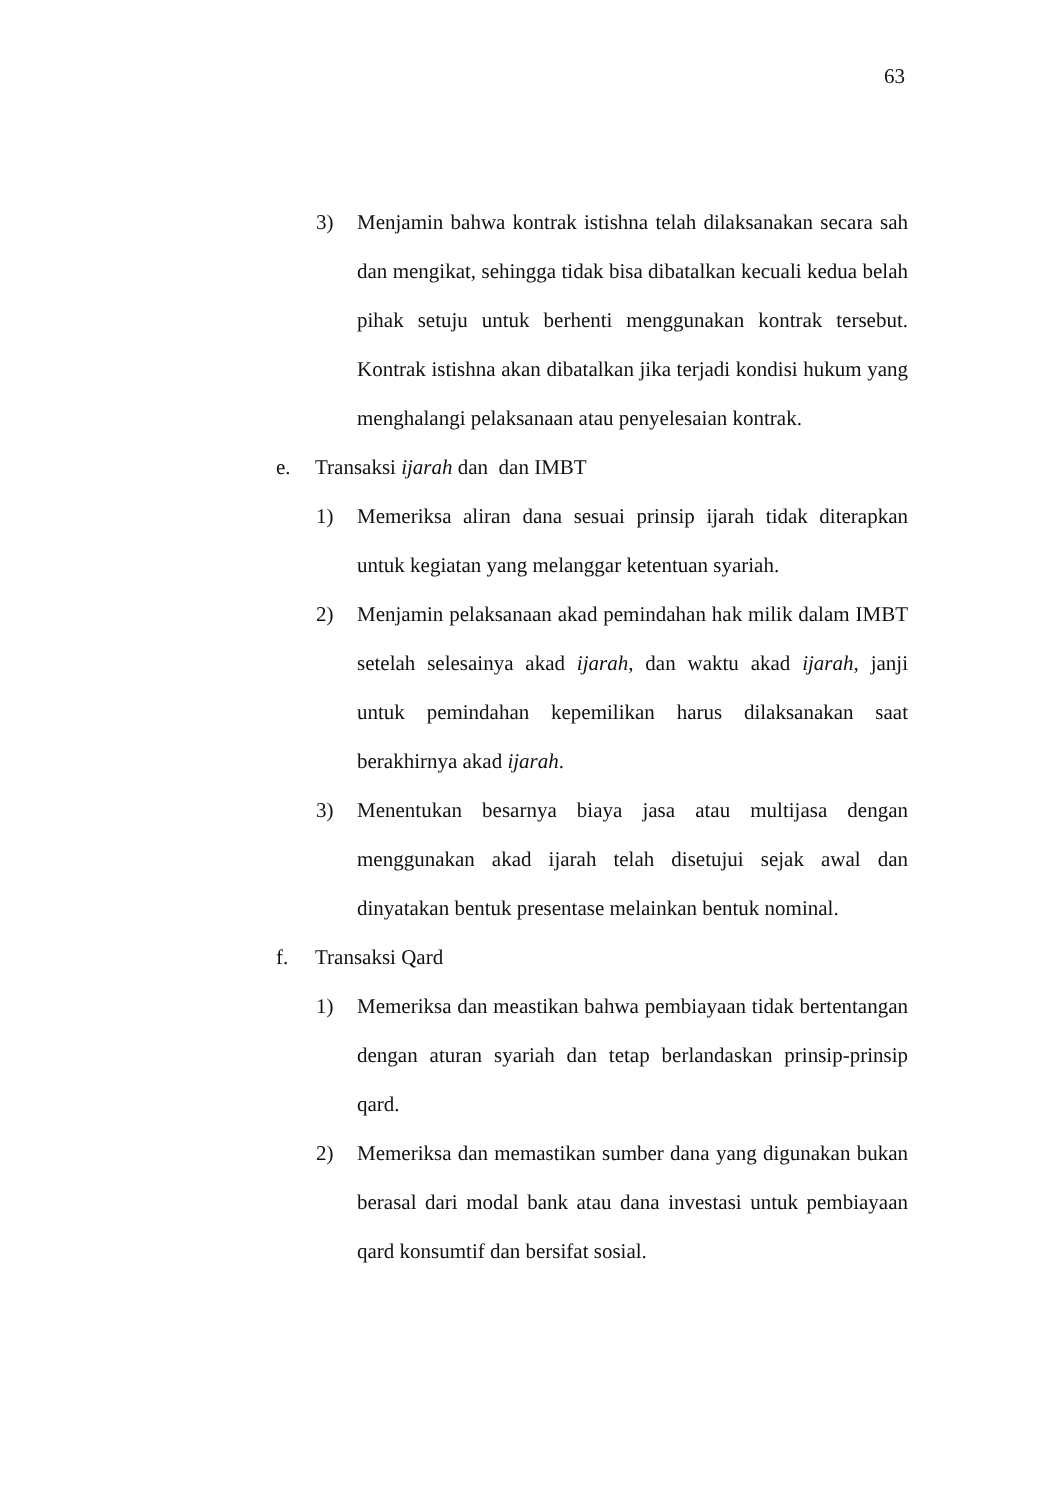63
3) Menjamin bahwa kontrak istishna telah dilaksanakan secara sah dan mengikat, sehingga tidak bisa dibatalkan kecuali kedua belah pihak setuju untuk berhenti menggunakan kontrak tersebut. Kontrak istishna akan dibatalkan jika terjadi kondisi hukum yang menghalangi pelaksanaan atau penyelesaian kontrak.
e. Transaksi ijarah dan dan IMBT
1) Memeriksa aliran dana sesuai prinsip ijarah tidak diterapkan untuk kegiatan yang melanggar ketentuan syariah.
2) Menjamin pelaksanaan akad pemindahan hak milik dalam IMBT setelah selesainya akad ijarah, dan waktu akad ijarah, janji untuk pemindahan kepemilikan harus dilaksanakan saat berakhirnya akad ijarah.
3) Menentukan besarnya biaya jasa atau multijasa dengan menggunakan akad ijarah telah disetujui sejak awal dan dinyatakan bentuk presentase melainkan bentuk nominal.
f. Transaksi Qard
1) Memeriksa dan meastikan bahwa pembiayaan tidak bertentangan dengan aturan syariah dan tetap berlandaskan prinsip-prinsip qard.
2) Memeriksa dan memastikan sumber dana yang digunakan bukan berasal dari modal bank atau dana investasi untuk pembiayaan qard konsumtif dan bersifat sosial.